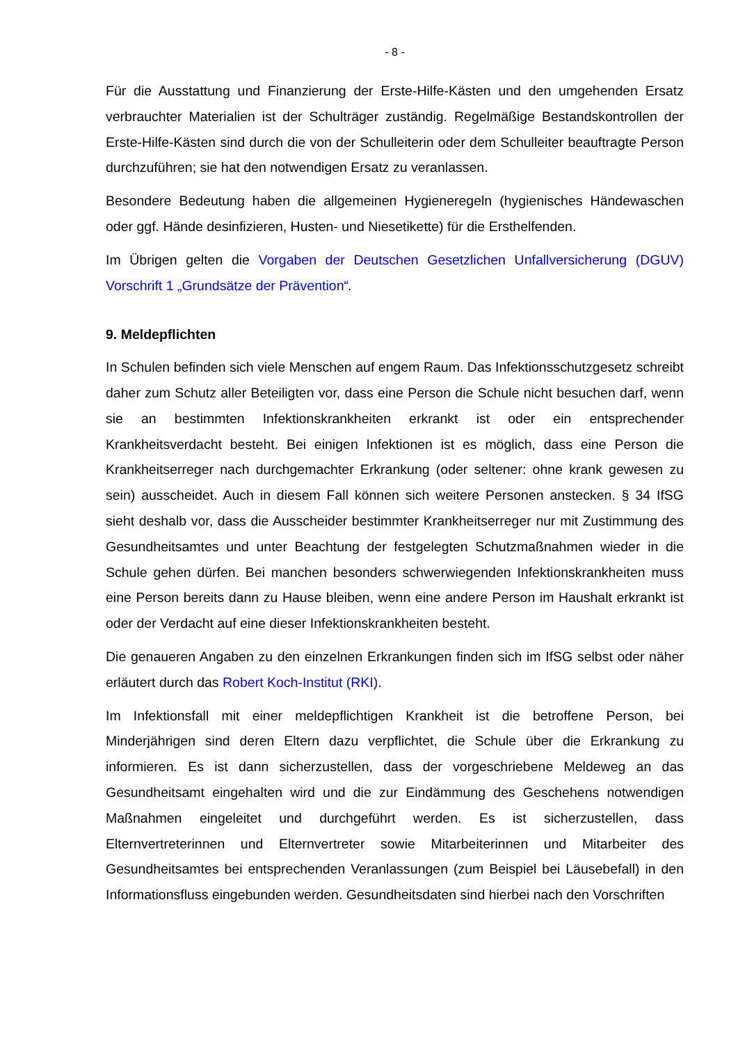- 8 -
Für die Ausstattung und Finanzierung der Erste-Hilfe-Kästen und den umgehenden Ersatz verbrauchter Materialien ist der Schulträger zuständig. Regelmäßige Bestandskontrollen der Erste-Hilfe-Kästen sind durch die von der Schulleiterin oder dem Schulleiter beauftragte Person durchzuführen; sie hat den notwendigen Ersatz zu veranlassen.
Besondere Bedeutung haben die allgemeinen Hygieneregeln (hygienisches Händewaschen oder ggf. Hände desinfizieren, Husten- und Niesetikette) für die Ersthelfenden.
Im Übrigen gelten die Vorgaben der Deutschen Gesetzlichen Unfallversicherung (DGUV) Vorschrift 1 „Grundsätze der Prävention“.
9. Meldepflichten
In Schulen befinden sich viele Menschen auf engem Raum. Das Infektionsschutzgesetz schreibt daher zum Schutz aller Beteiligten vor, dass eine Person die Schule nicht besuchen darf, wenn sie an bestimmten Infektionskrankheiten erkrankt ist oder ein entsprechender Krankheitsverdacht besteht. Bei einigen Infektionen ist es möglich, dass eine Person die Krankheitserreger nach durchgemachter Erkrankung (oder seltener: ohne krank gewesen zu sein) ausscheidet. Auch in diesem Fall können sich weitere Personen anstecken. § 34 IfSG sieht deshalb vor, dass die Ausscheider bestimmter Krankheitserreger nur mit Zustimmung des Gesundheitsamtes und unter Beachtung der festgelegten Schutzmaßnahmen wieder in die Schule gehen dürfen. Bei manchen besonders schwerwiegenden Infektionskrankheiten muss eine Person bereits dann zu Hause bleiben, wenn eine andere Person im Haushalt erkrankt ist oder der Verdacht auf eine dieser Infektionskrankheiten besteht.
Die genaueren Angaben zu den einzelnen Erkrankungen finden sich im IfSG selbst oder näher erläutert durch das Robert Koch-Institut (RKI).
Im Infektionsfall mit einer meldepflichtigen Krankheit ist die betroffene Person, bei Minderjährigen sind deren Eltern dazu verpflichtet, die Schule über die Erkrankung zu informieren. Es ist dann sicherzustellen, dass der vorgeschriebene Meldeweg an das Gesundheitsamt eingehalten wird und die zur Eindämmung des Geschehens notwendigen Maßnahmen eingeleitet und durchgeführt werden. Es ist sicherzustellen, dass Elternvertreterinnen und Elternvertreter sowie Mitarbeiterinnen und Mitarbeiter des Gesundheitsamtes bei entsprechenden Veranlassungen (zum Beispiel bei Läusebefall) in den Informationsfluss eingebunden werden. Gesundheitsdaten sind hierbei nach den Vorschriften